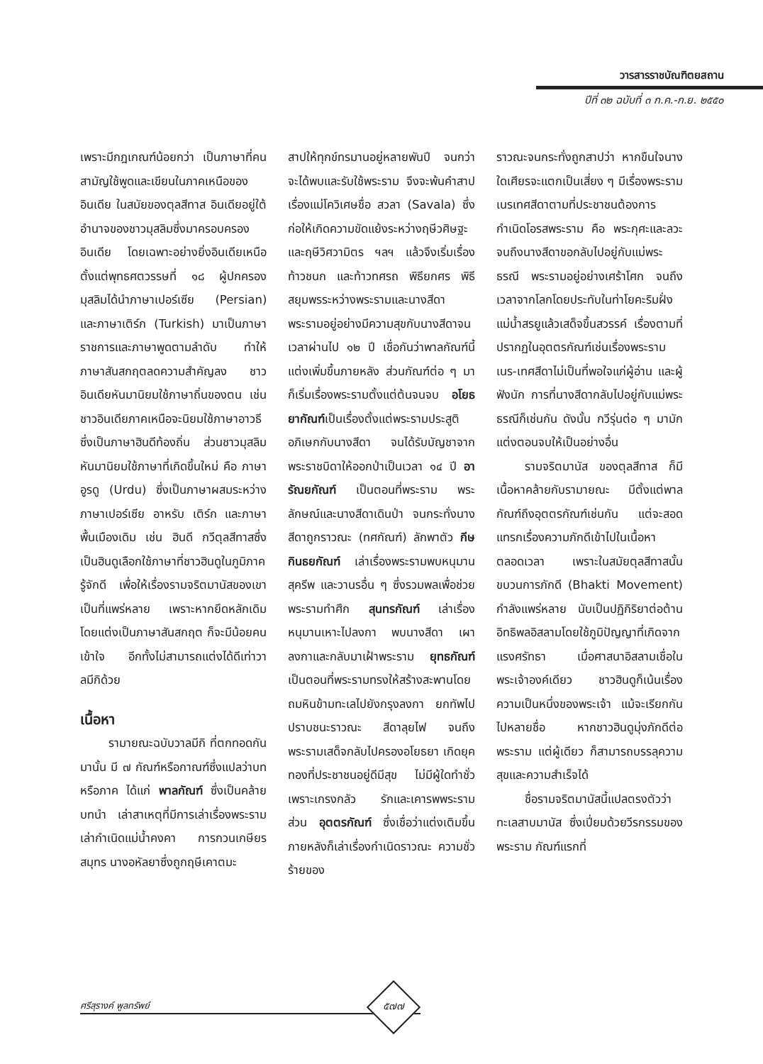วารสารราชบัณฑิตยสถาน
ปีที่ ๓๒ ฉบับที่ ๓ ก.ค.-ก.ย. ๒๕๕๐
เพราะมีกฎเกณฑ์น้อยกว่า เป็นภาษาที่คนสามัญใช้พูดและเขียนในภาคเหนือของอินเดีย ในสมัยของตุลสีทาส อินเดียอยู่ใต้อำนาจของชาวมุสลิมซึ่งมาครอบครองอินเดีย โดยเฉพาะอย่างยิ่งอินเดียเหนือ ตั้งแต่พุทธศตวรรษที่ ๑๘ ผู้ปกครองมุสลิมได้นำภาษาเปอร์เซีย (Persian) และภาษาเติร์ก (Turkish) มาเป็นภาษาราชการและภาษาพูดตามลำดับ ทำให้ภาษาสันสกฤตลดความสำคัญลง ชาวอินเดียหันมานิยมใช้ภาษาถิ่นของตน เช่น ชาวอินเดียภาคเหนือจะนิยมใช้ภาษาอาวธีซึ่งเป็นภาษาฮินดีท้องถิ่น ส่วนชาวมุสลิมหันมานิยมใช้ภาษาที่เกิดขึ้นใหม่ คือ ภาษาอูรดู (Urdu) ซึ่งเป็นภาษาผสมระหว่างภาษาเปอร์เซีย อาหรับ เติร์ก และภาษาพื้นเมืองเดิม เช่น ฮินดี กวีตุลสีทาสซึ่งเป็นฮินดูเลือกใช้ภาษาที่ชาวฮินดูในภูมิภาครู้จักดี เพื่อให้เรื่องรามจริตมานัสของเขาเป็นที่แพร่หลาย เพราะหากยึดหลักเดิมโดยแต่งเป็นภาษาสันสกฤต ก็จะมีน้อยคนเข้าใจ อีกทั้งไม่สามารถแต่งได้ดีเท่าวาลมีกิด้วย
เนื้อหา
รามายณะฉบับวาลมีกิ ที่ตกทอดกันมานั้น มี ๗ กัณฑ์หรือกาณฑ์ซึ่งแปลว่าบทหรือภาค ได้แก่ พาลกัณฑ์ ซึ่งเป็นคล้ายบทนำ เล่าสาเหตุที่มีการเล่าเรื่องพระราม เล่ากำเนิดแม่น้ำคงคา การกวนเกษียรสมุทร นางอหัลยาซึ่งถูกฤษีเคาตมะ
สาปให้ทุกข์ทรมานอยู่หลายพันปี จนกว่าจะได้พบและรับใช้พระราม จึงจะพ้นคำสาป เรื่องแม่โควิเศษชื่อ สวลา (Savala) ซึ่งก่อให้เกิดความขัดแย้งระหว่างฤษีวศิษฐะ และฤษีวิศวามิตร ฯลฯ แล้วจึงเริ่มเรื่องท้าวชนก และท้าวทศรถ พิธียกศร พิธีสยุมพรระหว่างพระรามและนางสีดา พระรามอยู่อย่างมีความสุขกับนางสีดาจนเวลาผ่านไป ๑๒ ปี เชื่อกันว่าพาลกัณฑ์นี้แต่งเพิ่มขึ้นภายหลัง ส่วนกัณฑ์ต่อ ๆ มาก็เริ่มเรื่องพระรามตั้งแต่ต้นจนจบ อโยธยากัณฑ์เป็นเรื่องตั้งแต่พระรามประสูติ อภิเษกกับนางสีดา จนได้รับบัญชาจากพระราชบิดาให้ออกป่าเป็นเวลา ๑๔ ปี อารัณยกัณฑ์ เป็นตอนที่พระราม พระลักษณ์และนางสีดาเดินป่า จนกระทั่งนางสีดาถูกราวณะ (ทศกัณฑ์) ลักพาตัว กีษกินธยกัณฑ์ เล่าเรื่องพระรามพบหนุมาน สุครีพ และวานรอื่น ๆ ซึ่งรวมพลเพื่อช่วยพระรามทำศึก สุนทรกัณฑ์ เล่าเรื่องหนุมานเหาะไปลงกา พบนางสีดา เผาลงกาและกลับมาเฝ้าพระราม ยุทธกัณฑ์ เป็นตอนที่พระรามทรงให้สร้างสะพานโดยถมหินข้ามทะเลไปยังกรุงลงกา ยกทัพไปปราบชนะราวณะ สีดาลุยไฟ จนถึงพระรามเสด็จกลับไปครองอโยธยา เกิดยุคทองที่ประชาชนอยู่ดีมีสุข ไม่มีผู้ใดทำชั่วเพราะเกรงกลัว รักและเคารพพระราม ส่วน อุตตรกัณฑ์ ซึ่งเชื่อว่าแต่งเติมขึ้นภายหลังก็เล่าเรื่องกำเนิดราวณะ ความชั่วร้ายของ
ราวณะจนกระทั่งถูกสาปว่า หากขืนใจนางใดเศียรจะแตกเป็นเสี่ยง ๆ มีเรื่องพระรามเนรเทศสีดาตามที่ประชาชนต้องการ กำเนิดโอรสพระราม คือ พระกุศะและลวะ จนถึงนางสีดาขอกลับไปอยู่กับแม่พระธรณี พระรามอยู่อย่างเศร้าโศก จนถึงเวลาจากโลกโดยประทับในท่าโยคะริมฝั่งแม่น้ำสรยูแล้วเสด็จขึ้นสวรรค์ เรื่องตามที่ปรากฏในอุตตรกัณฑ์เช่นเรื่องพระรามเนร-เทศสีดาไม่เป็นที่พอใจแก่ผู้อ่าน และผู้ฟังนัก การที่นางสีดากลับไปอยู่กับแม่พระธรณีก็เช่นกัน ดังนั้น กวีรุ่นต่อ ๆ มามักแต่งตอนจบให้เป็นอย่างอื่น
รามจริตมานัส ของตุลสีทาส ก็มีเนื้อหาคล้ายกับรามายณะ มีตั้งแต่พาลกัณฑ์ถึงอุตตรกัณฑ์เช่นกัน แต่จะสอดแทรกเรื่องความภักดีเข้าไปในเนื้อหาตลอดเวลา เพราะในสมัยตุลสีทาสนั้น ขบวนการภักดี (Bhakti Movement) กำลังแพร่หลาย นับเป็นปฏิกิริยาต่อต้านอิทธิพลอิสลามโดยใช้ภูมิปัญญาที่เกิดจากแรงศรัทธา เมื่อศาสนาอิสลามเชื่อในพระเจ้าองค์เดียว ชาวฮินดูก็เน้นเรื่องความเป็นหนึ่งของพระเจ้า แม้จะเรียกกันไปหลายชื่อ หากชาวฮินดูมุ่งภักดีต่อพระราม แต่ผู้เดียว ก็สามารถบรรลุความสุขและความสำเร็จได้
ชื่อรามจริตมานัสนี้แปลตรงตัวว่า ทะเลสาบมานัส ซึ่งเปี่ยมด้วยวีรกรรมของพระราม กัณฑ์แรกที่
ศรีสุรางค์ พูลทรัพย์ ๕๗๗